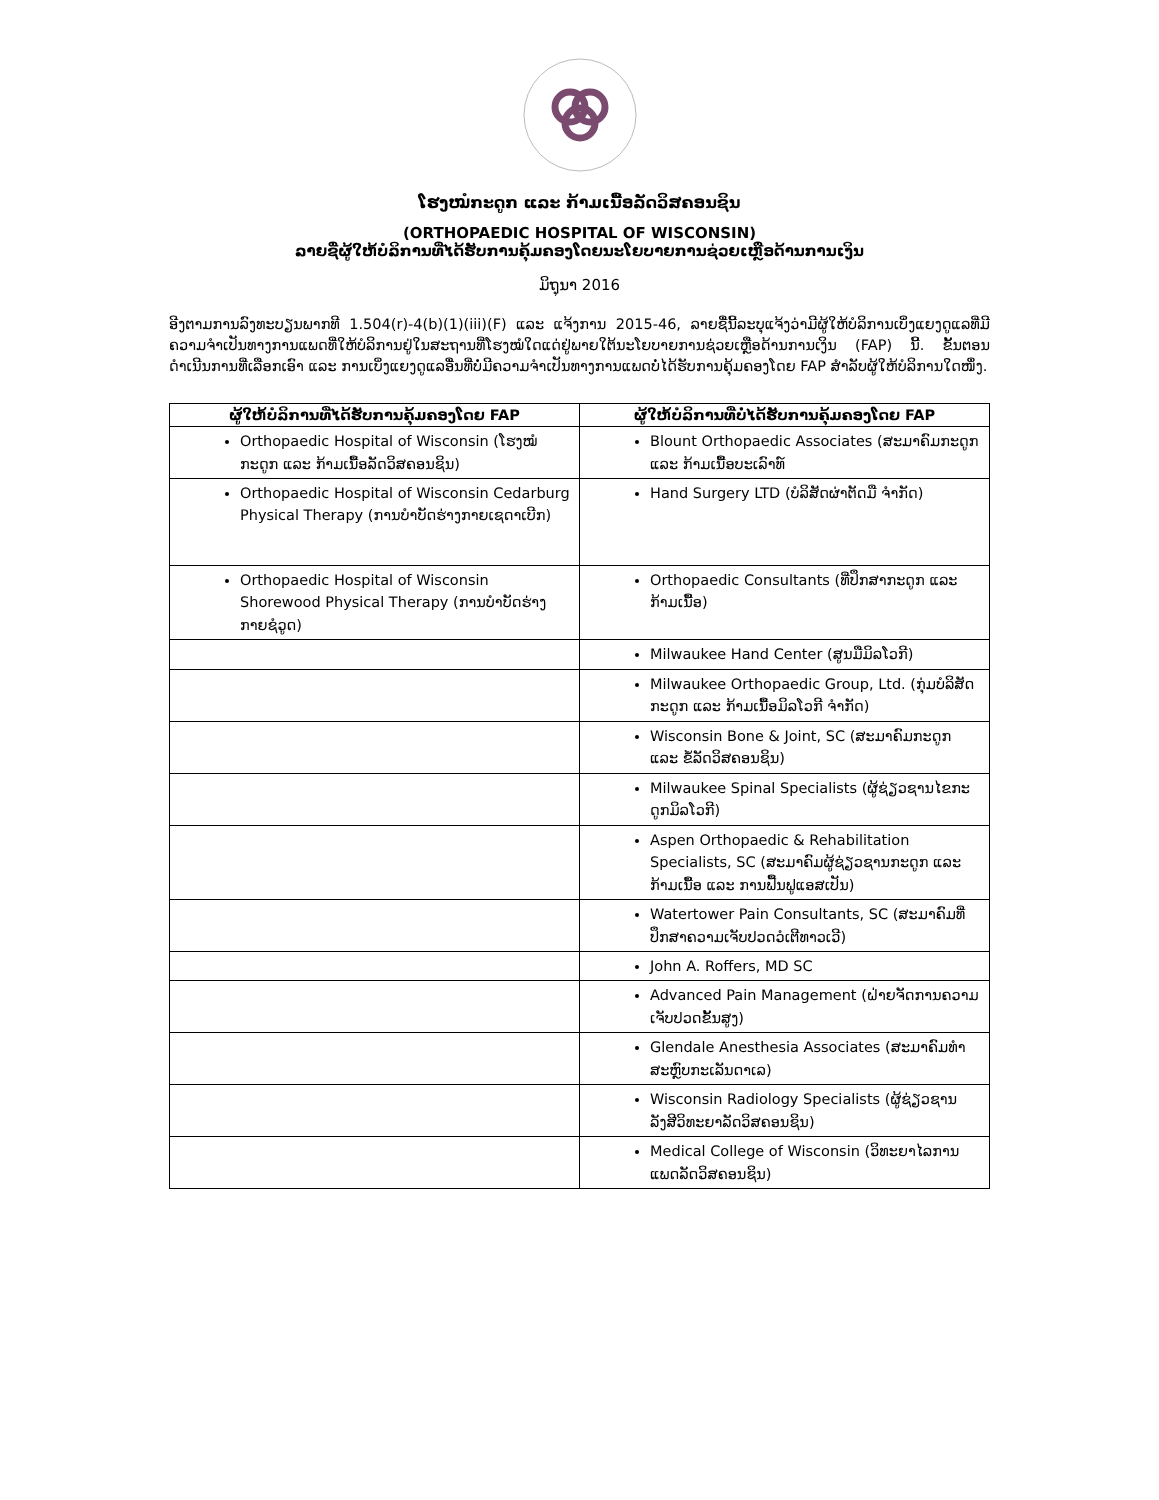ໂຮງໝໍກະດູກ ແລະ ກ້າມເນື້ອລັດວິສຄອນຊິນ
(ORTHOPAEDIC HOSPITAL OF WISCONSIN)
ລາຍຊື່ຜູ້ໃຫ້ບໍລິການທີ່ໄດ້ຮັບການຄຸ້ມຄອງໂດຍນະໂຍບາຍການຊ່ວຍເຫຼືອດ້ານການເງິນ
ມິຖຸນາ 2016
ອີງຕາມການລົງທະບຽນພາກທີ 1.504(r)-4(b)(1)(iii)(F) ແລະ ແຈ້ງການ 2015-46, ລາຍຊື່ນີ້ລະບຸແຈ້ງວ່າມີຜູ້ໃຫ້ບໍລິການເບິ່ງແຍງດູແລທີ່ມີຄວາມຈຳເປັນທາງການແພດທີ່ໃຫ້ບໍລິການຢູ່ໃນສະຖານທີ່ໂຮງໝໍໃດແດ່ຢູ່ພາຍໃຕ້ນະໂຍບາຍການຊ່ວຍເຫຼືອດ້ານການເງິນ (FAP) ນີ້. ຂັ້ນຕອນດຳເນີນການທີ່ເລືອກເອົາ ແລະ ການເບິ່ງແຍງດູແລອື່ນທີ່ບໍ່ມີຄວາມຈຳເປັນທາງການແພດບໍ່ໄດ້ຮັບການຄຸ້ມຄອງໂດຍ FAP ສຳລັບຜູ້ໃຫ້ບໍລິການໃດໜຶ່ງ.
| ຜູ້ໃຫ້ບໍລິການທີ່ໄດ້ຮັບການຄຸ້ມຄອງໂດຍ FAP | ຜູ້ໃຫ້ບໍລິການທີ່ບໍ່ໄດ້ຮັບການຄຸ້ມຄອງໂດຍ FAP |
| --- | --- |
| Orthopaedic Hospital of Wisconsin (ໂຮງໝໍກະດູກ ແລະ ກ້າມເນື້ອລັດວິສຄອນຊິນ) | Blount Orthopaedic Associates (ສະມາຄົມກະດູກ ແລະ ກ້າມເນື້ອບະເລົາທ໌ |
| Orthopaedic Hospital of Wisconsin Cedarburg Physical Therapy (ການບຳບັດຮ່າງກາຍເຊດາເບີກ) | Hand Surgery LTD (ບໍລິສັດຜ່າຕັດມື ຈຳກັດ) |
| Orthopaedic Hospital of Wisconsin Shorewood Physical Therapy (ການບຳບັດຮ່າງກາຍຊໍວູດ) | Orthopaedic Consultants (ທີ່ປຶກສາກະດູກ ແລະ ກ້າມເນື້ອ) |
| | Milwaukee Hand Center (ສູນມືມິລໂວກີ) |
| | Milwaukee Orthopaedic Group, Ltd. (ກຸ່ມບໍລິສັດກະດູກ ແລະ ກ້າມເນື້ອມິລໂວກີ ຈຳກັດ) |
| | Wisconsin Bone & Joint, SC (ສະມາຄົມກະດູກ ແລະ ຂໍ້ລັດວິສຄອນຊິນ) |
| | Milwaukee Spinal Specialists (ຜູ້ຊ່ຽວຊານໄຂກະດູກມິລໂວກີ) |
| | Aspen Orthopaedic & Rehabilitation Specialists, SC (ສະມາຄົມຜູ້ຊ່ຽວຊານກະດູກ ແລະ ກ້າມເນື້ອ ແລະ ການຟື້ນຟູແອສເປັນ) |
| | Watertower Pain Consultants, SC (ສະມາຄົມທີ່ປຶກສາຄວາມເຈັບປວດວໍເຕີທາວເວີ) |
| | John A. Roffers, MD SC |
| | Advanced Pain Management (ຝ່າຍຈັດການຄວາມເຈັບປວດຂັ້ນສູງ) |
| | Glendale Anesthesia Associates (ສະມາຄົມທຳສະຫຼົບກະເລັນດາເລ) |
| | Wisconsin Radiology Specialists (ຜູ້ຊ່ຽວຊານລັງສີວິທະຍາລັດວິສຄອນຊິນ) |
| | Medical College of Wisconsin (ວິທະຍາໄລການແພດລັດວິສຄອນຊິນ) |